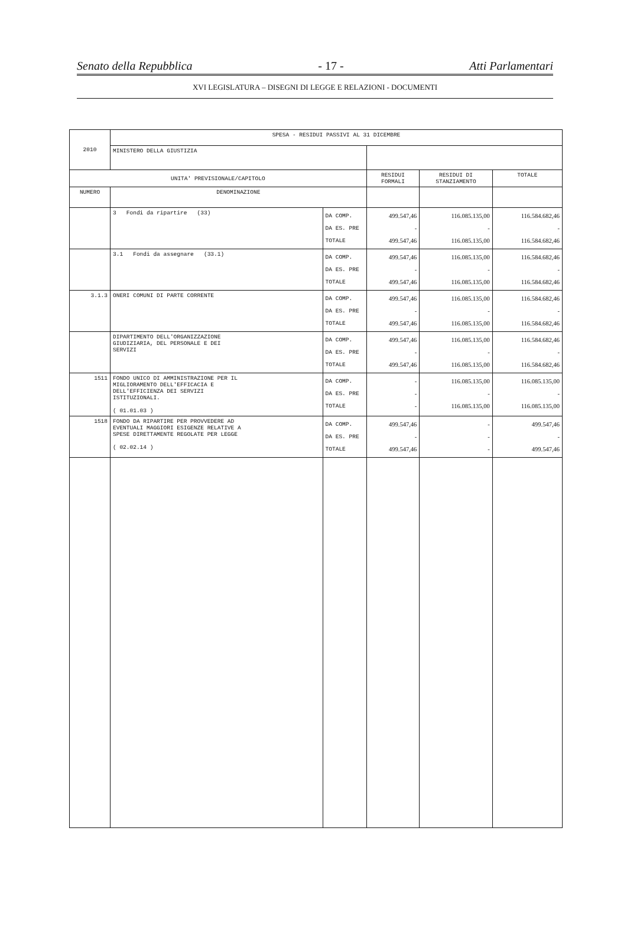Senato della Repubblica - 17 - Atti Parlamentari
XVI LEGISLATURA – DISEGNI DI LEGGE E RELAZIONI - DOCUMENTI
| 2010 | SPESA - RESIDUI PASSIVI AL 31 DICEMBRE | | | | |
| | MINISTERO DELLA GIUSTIZIA | | | | |
| UNITA' PREVISIONALE/CAPITOLO | | | RESIDUI FORMALI | RESIDUI DI STANZIAMENTO | TOTALE |
| NUMERO | DENOMINAZIONE | | | | |
| | 3 Fondi da ripartire (33) | DA COMP. DA ES. PRE TOTALE | 499.547,46 - 499.547,46 | 116.085.135,00 - 116.085.135,00 | 116.584.682,46 - 116.584.682,46 |
| | 3.1 Fondi da assegnare (33.1) | DA COMP. DA ES. PRE TOTALE | 499.547,46 - 499.547,46 | 116.085.135,00 - 116.085.135,00 | 116.584.682,46 - 116.584.682,46 |
| 3.1.3 | ONERI COMUNI DI PARTE CORRENTE | DA COMP. DA ES. PRE TOTALE | 499.547,46 - 499.547,46 | 116.085.135,00 - 116.085.135,00 | 116.584.682,46 - 116.584.682,46 |
| | DIPARTIMENTO DELL'ORGANIZZAZIONE GIUDIZIARIA, DEL PERSONALE E DEI SERVIZI | DA COMP. DA ES. PRE TOTALE | 499.547,46 - 499.547,46 | 116.085.135,00 - 116.085.135,00 | 116.584.682,46 - 116.584.682,46 |
| 1511 | FONDO UNICO DI AMMINISTRAZIONE PER IL MIGLIORAMENTO DELL'EFFICACIA E DELL'EFFICIENZA DEI SERVIZI ISTITUZIONALI. ( 01.01.03 ) | DA COMP. DA ES. PRE TOTALE | - - - | 116.085.135,00 - 116.085.135,00 | 116.085.135,00 - 116.085.135,00 |
| 1518 | FONDO DA RIPARTIRE PER PROVVEDERE AD EVENTUALI MAGGIORI ESIGENZE RELATIVE A SPESE DIRETTAMENTE REGOLATE PER LEGGE ( 02.02.14 ) | DA COMP. DA ES. PRE TOTALE | 499.547,46 - 499.547,46 | - - - | 499.547,46 - 499.547,46 |